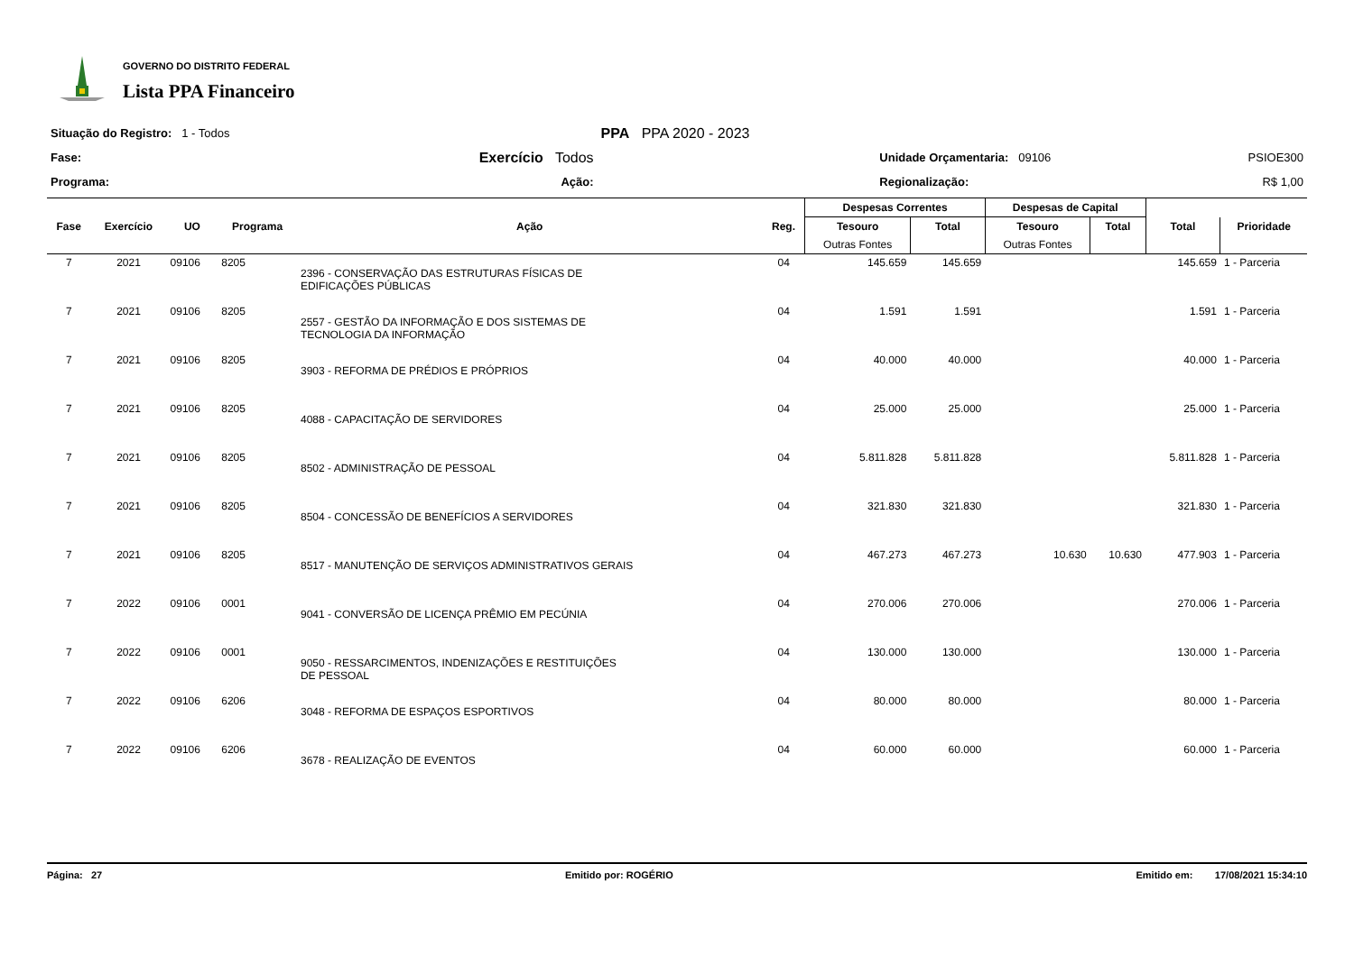GOVERNO DO DISTRITO FEDERAL
Lista PPA Financeiro
| Situação do Registro: 1 - Todos | | PPA PPA 2020 - 2023 | | |
| Fase: | Exercício Todos | | Unidade Orçamentaria: 09106 | PSIOE300 |
| Programa: | Ação: | | Regionalização: | R$ 1,00 |
| | | | | | | Despesas Correntes | | Despesas de Capital | | | |
| --- | --- | --- | --- | --- | --- | --- | --- | --- | --- | --- | --- |
| Fase | Exercício | UO | Programa | Ação | Reg. | Tesouro Outras Fontes | Total | Tesouro Outras Fontes | Total | Total | Prioridade |
| 7 | 2021 | 09106 | 8205 | 2396 - CONSERVAÇÃO DAS ESTRUTURAS FÍSICAS DE EDIFICAÇÕES PÚBLICAS | 04 | 145.659 | 145.659 | | | 145.659 | 1 - Parceria |
| 7 | 2021 | 09106 | 8205 | 2557 - GESTÃO DA INFORMAÇÃO E DOS SISTEMAS DE TECNOLOGIA DA INFORMAÇÃO | 04 | 1.591 | 1.591 | | | 1.591 | 1 - Parceria |
| 7 | 2021 | 09106 | 8205 | 3903 - REFORMA DE PRÉDIOS E PRÓPRIOS | 04 | 40.000 | 40.000 | | | 40.000 | 1 - Parceria |
| 7 | 2021 | 09106 | 8205 | 4088 - CAPACITAÇÃO DE SERVIDORES | 04 | 25.000 | 25.000 | | | 25.000 | 1 - Parceria |
| 7 | 2021 | 09106 | 8205 | 8502 - ADMINISTRAÇÃO DE PESSOAL | 04 | 5.811.828 | 5.811.828 | | | 5.811.828 | 1 - Parceria |
| 7 | 2021 | 09106 | 8205 | 8504 - CONCESSÃO DE BENEFÍCIOS A SERVIDORES | 04 | 321.830 | 321.830 | | | 321.830 | 1 - Parceria |
| 7 | 2021 | 09106 | 8205 | 8517 - MANUTENÇÃO DE SERVIÇOS ADMINISTRATIVOS GERAIS | 04 | 467.273 | 467.273 | 10.630 | 10.630 | 477.903 | 1 - Parceria |
| 7 | 2022 | 09106 | 0001 | 9041 - CONVERSÃO DE LICENÇA PRÊMIO EM PECÚNIA | 04 | 270.006 | 270.006 | | | 270.006 | 1 - Parceria |
| 7 | 2022 | 09106 | 0001 | 9050 - RESSARCIMENTOS, INDENIZAÇÕES E RESTITUIÇÕES DE PESSOAL | 04 | 130.000 | 130.000 | | | 130.000 | 1 - Parceria |
| 7 | 2022 | 09106 | 6206 | 3048 - REFORMA DE ESPAÇOS ESPORTIVOS | 04 | 80.000 | 80.000 | | | 80.000 | 1 - Parceria |
| 7 | 2022 | 09106 | 6206 | 3678 - REALIZAÇÃO DE EVENTOS | 04 | 60.000 | 60.000 | | | 60.000 | 1 - Parceria |
Página: 27 Emitido por: ROGÉRIO Emitido em: 17/08/2021 15:34:10